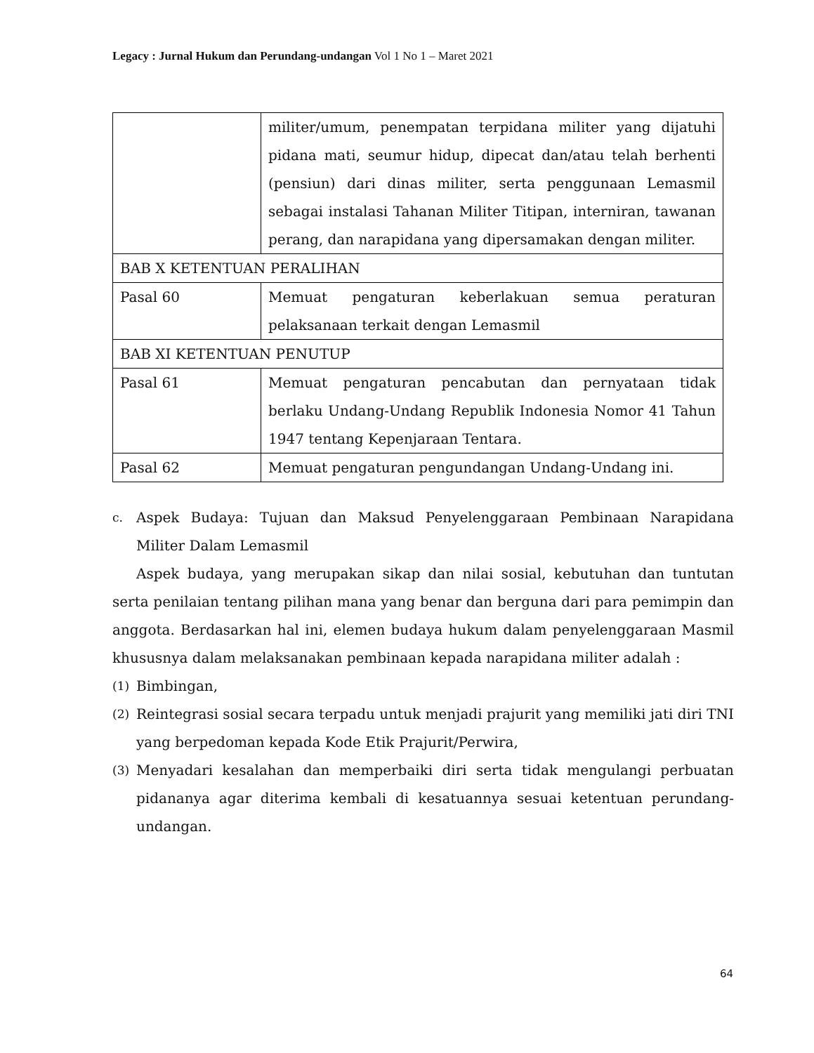Legacy : Jurnal Hukum dan Perundang-undangan Vol 1 No 1 – Maret 2021
| | militer/umum, penempatan terpidana militer yang dijatuhi pidana mati, seumur hidup, dipecat dan/atau telah berhenti (pensiun) dari dinas militer, serta penggunaan Lemasmil sebagai instalasi Tahanan Militer Titipan, interniran, tawanan perang, dan narapidana yang dipersamakan dengan militer. |
| BAB X KETENTUAN PERALIHAN | |
| Pasal 60 | Memuat pengaturan keberlakuan semua peraturan pelaksanaan terkait dengan Lemasmil |
| BAB XI KETENTUAN PENUTUP | |
| Pasal 61 | Memuat pengaturan pencabutan dan pernyataan tidak berlaku Undang-Undang Republik Indonesia Nomor 41 Tahun 1947 tentang Kepenjaraan Tentara. |
| Pasal 62 | Memuat pengaturan pengundangan Undang-Undang ini. |
c. Aspek Budaya: Tujuan dan Maksud Penyelenggaraan Pembinaan Narapidana Militer Dalam Lemasmil
Aspek budaya, yang merupakan sikap dan nilai sosial, kebutuhan dan tuntutan serta penilaian tentang pilihan mana yang benar dan berguna dari para pemimpin dan anggota. Berdasarkan hal ini, elemen budaya hukum dalam penyelenggaraan Masmil khususnya dalam melaksanakan pembinaan kepada narapidana militer adalah :
(1) Bimbingan,
(2) Reintegrasi sosial secara terpadu untuk menjadi prajurit yang memiliki jati diri TNI yang berpedoman kepada Kode Etik Prajurit/Perwira,
(3) Menyadari kesalahan dan memperbaiki diri serta tidak mengulangi perbuatan pidananya agar diterima kembali di kesatuannya sesuai ketentuan perundang-undangan.
64